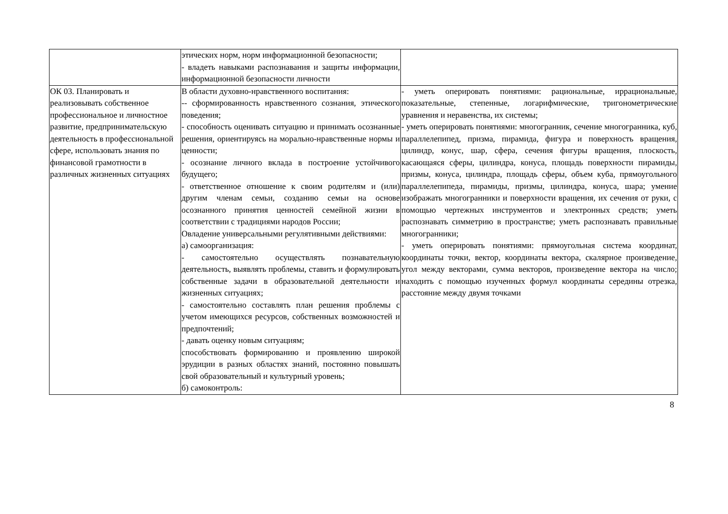| | этических норм, норм информационной безопасности; - владеть навыками распознавания и защиты информации, информационной безопасности личности | |
| ОК 03. Планировать и реализовывать собственное профессиональное и личностное развитие, предпринимательскую деятельность в профессиональной сфере, использовать знания по финансовой грамотности в различных жизненных ситуациях | В области духовно-нравственного воспитания: -- сформированность нравственного сознания, этического поведения; - способность оценивать ситуацию и принимать осознанные решения, ориентируясь на морально-нравственные нормы и ценности; - осознание личного вклада в построение устойчивого будущего; - ответственное отношение к своим родителям и (или) другим членам семьи, созданию семьи на основе осознанного принятия ценностей семейной жизни в соответствии с традициями народов России; Овладение универсальными регулятивными действиями: а) самоорганизация: - самостоятельно осуществлять познавательную деятельность, выявлять проблемы, ставить и формулировать собственные задачи в образовательной деятельности и жизненных ситуациях; - самостоятельно составлять план решения проблемы с учетом имеющихся ресурсов, собственных возможностей и предпочтений; - давать оценку новым ситуациям; способствовать формированию и проявлению широкой эрудиции в разных областях знаний, постоянно повышать свой образовательный и культурный уровень; б) самоконтроль: | - уметь оперировать понятиями: рациональные, иррациональные, показательные, степенные, логарифмические, тригонометрические уравнения и неравенства, их системы; - уметь оперировать понятиями: многогранник, сечение многогранника, куб, параллелепипед, призма, пирамида, фигура и поверхность вращения, цилиндр, конус, шар, сфера, сечения фигуры вращения, плоскость, касающаяся сферы, цилиндра, конуса, площадь поверхности пирамиды, призмы, конуса, цилиндра, площадь сферы, объем куба, прямоугольного параллелепипеда, пирамиды, призмы, цилиндра, конуса, шара; умение изображать многогранники и поверхности вращения, их сечения от руки, с помощью чертежных инструментов и электронных средств; уметь распознавать симметрию в пространстве; уметь распознавать правильные многогранники; - уметь оперировать понятиями: прямоугольная система координат, координаты точки, вектор, координаты вектора, скалярное произведение, угол между векторами, сумма векторов, произведение вектора на число; находить с помощью изученных формул координаты середины отрезка, расстояние между двумя точками |
8